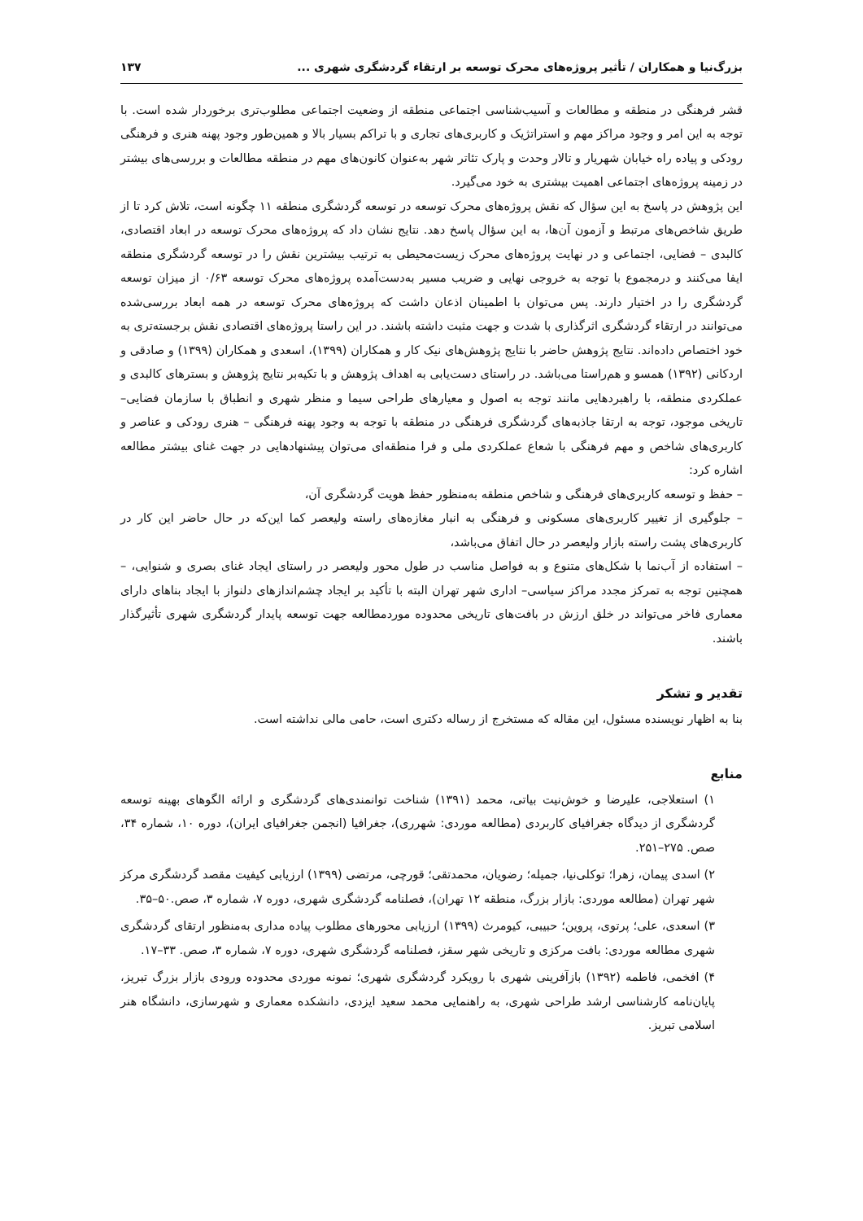بزرگ‌نیا و همکاران / تأثیر پروژه‌های محرک توسعه بر ارتقاء گردشگری شهری ... ۱۳۷
قشر فرهنگی در منطقه و مطالعات و آسیب‌شناسی اجتماعی منطقه از وضعیت اجتماعی مطلوب‌تری برخوردار شده است. با توجه به این امر و وجود مراکز مهم و استراتژیک و کاربری‌های تجاری و با تراکم بسیار بالا و همین‌طور وجود پهنه هنری و فرهنگی رودکی و پیاده راه خیابان شهریار و تالار وحدت و پارک تئاتر شهر به‌عنوان کانون‌های مهم در منطقه مطالعات و بررسی‌های بیشتر در زمینه پروژه‌های اجتماعی اهمیت بیشتری به خود می‌گیرد.
این پژوهش در پاسخ به این سؤال که نقش پروژه‌های محرک توسعه در توسعه گردشگری منطقه ۱۱ چگونه است، تلاش کرد تا از طریق شاخص‌های مرتبط و آزمون آن‌ها، به این سؤال پاسخ دهد. نتایج نشان داد که پروژه‌های محرک توسعه در ابعاد اقتصادی، کالبدی – فضایی، اجتماعی و در نهایت پروژه‌های محرک زیست‌محیطی به ترتیب بیشترین نقش را در توسعه گردشگری منطقه ایفا می‌کنند و درمجموع با توجه به خروجی نهایی و ضریب مسیر به‌دست‌آمده پروژه‌های محرک توسعه ۰/۶۳ از میزان توسعه گردشگری را در اختیار دارند. پس می‌توان با اطمینان اذعان داشت که پروژه‌های محرک توسعه در همه ابعاد بررسی‌شده می‌توانند در ارتقاء گردشگری اثرگذاری با شدت و جهت مثبت داشته باشند. در این راستا پروژه‌های اقتصادی نقش برجسته‌تری به خود اختصاص داده‌اند. نتایج پژوهش حاضر با نتایج پژوهش‌های نیک کار و همکاران (۱۳۹۹)، اسعدی و همکاران (۱۳۹۹) و صادقی و اردکانی (۱۳۹۲) همسو و هم‌راستا می‌باشد. در راستای دست‌یابی به اهداف پژوهش و با تکیه‌بر نتایج پژوهش و بسترهای کالبدی و عملکردی منطقه، با راهبردهایی مانند توجه به اصول و معیارهای طراحی سیما و منظر شهری و انطباق با سازمان فضایی– تاریخی موجود، توجه به ارتقا جاذبه‌های گردشگری فرهنگی در منطقه با توجه به وجود پهنه فرهنگی – هنری رودکی و عناصر و کاربری‌های شاخص و مهم فرهنگی با شعاع عملکردی ملی و فرا منطقه‌ای می‌توان پیشنهادهایی در جهت غنای بیشتر مطالعه اشاره کرد:
– حفظ و توسعه کاربری‌های فرهنگی و شاخص منطقه به‌منظور حفظ هویت گردشگری آن،
– جلوگیری از تغییر کاربری‌های مسکونی و فرهنگی به انبار مغازه‌های راسته ولیعصر کما این‌که در حال حاضر این کار در کاربری‌های پشت راسته بازار ولیعصر در حال اتفاق می‌باشد،
– استفاده از آب‌نما با شکل‌های متنوع و به فواصل مناسب در طول محور ولیعصر در راستای ایجاد غنای بصری و شنوایی، – همچنین توجه به تمرکز مجدد مراکز سیاسی– اداری شهر تهران البته با تأکید بر ایجاد چشم‌اندازهای دلنواز با ایجاد بناهای دارای معماری فاخر می‌تواند در خلق ارزش در بافت‌های تاریخی محدوده موردمطالعه جهت توسعه پایدار گردشگری شهری تأثیرگذار باشند.
تقدیر و تشکر
بنا به اظهار نویسنده مسئول، این مقاله که مستخرج از رساله دکتری است، حامی مالی نداشته است.
منابع
۱) استعلاجی، علیرضا و خوش‌نیت بیاتی، محمد (۱۳۹۱) شناخت توانمندی‌های گردشگری و ارائه الگوهای بهینه توسعه گردشگری از دیدگاه جغرافیای کاربردی (مطالعه موردی: شهرری)، جغرافیا (انجمن جغرافیای ایران)، دوره ۱۰، شماره ۳۴، صص. ۲۷۵–۲۵۱.
۲) اسدی پیمان، زهرا؛ توکلی‌نیا، جمیله؛ رضویان، محمدتقی؛ قورچی، مرتضی (۱۳۹۹) ارزیابی کیفیت مقصد گردشگری مرکز شهر تهران (مطالعه موردی: بازار بزرگ، منطقه ۱۲ تهران)، فصلنامه گردشگری شهری، دوره ۷، شماره ۳، صص.۵۰–۳۵.
۳) اسعدی، علی؛ پرتوی، پروین؛ حبیبی، کیومرث (۱۳۹۹) ارزیابی محورهای مطلوب پیاده مداری به‌منظور ارتقای گردشگری شهری مطالعه موردی: بافت مرکزی و تاریخی شهر سقز، فصلنامه گردشگری شهری، دوره ۷، شماره ۳، صص. ۳۳–۱۷.
۴) افخمی، فاطمه (۱۳۹۲) بازآفرینی شهری با رویکرد گردشگری شهری؛ نمونه موردی محدوده ورودی بازار بزرگ تبریز، پایان‌نامه کارشناسی ارشد طراحی شهری، به راهنمایی محمد سعید ایزدی، دانشکده معماری و شهرسازی، دانشگاه هنر اسلامی تبریز.